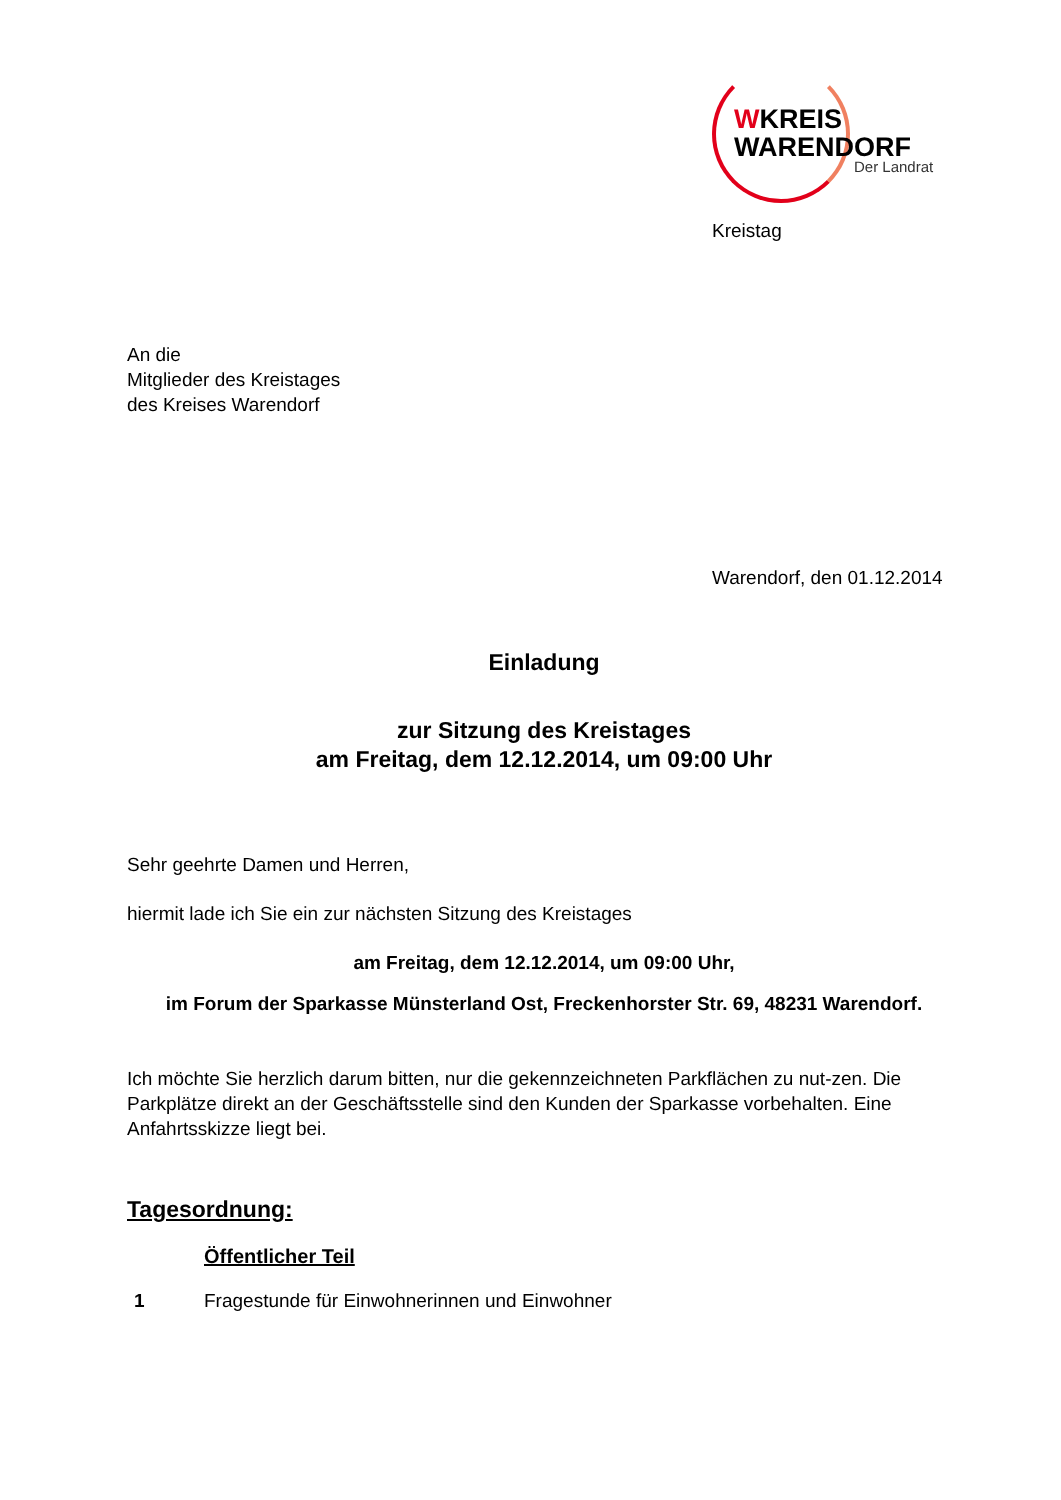WKREIS
WARENDORF
Der Landrat
Kreistag
An die
Mitglieder des Kreistages
des Kreises Warendorf
Warendorf, den 01.12.2014
Einladung
zur Sitzung des Kreistages
am Freitag, dem 12.12.2014, um 09:00 Uhr
Sehr geehrte Damen und Herren,
hiermit lade ich Sie ein zur nächsten Sitzung des Kreistages
am Freitag, dem 12.12.2014, um 09:00 Uhr,
im Forum der Sparkasse Münsterland Ost, Freckenhorster Str. 69, 48231 Warendorf.
Ich möchte Sie herzlich darum bitten, nur die gekennzeichneten Parkflächen zu nut-zen. Die Parkplätze direkt an der Geschäftsstelle sind den Kunden der Sparkasse vorbehalten. Eine Anfahrtsskizze liegt bei.
Tagesordnung:
Öffentlicher Teil
1 Fragestunde für Einwohnerinnen und Einwohner